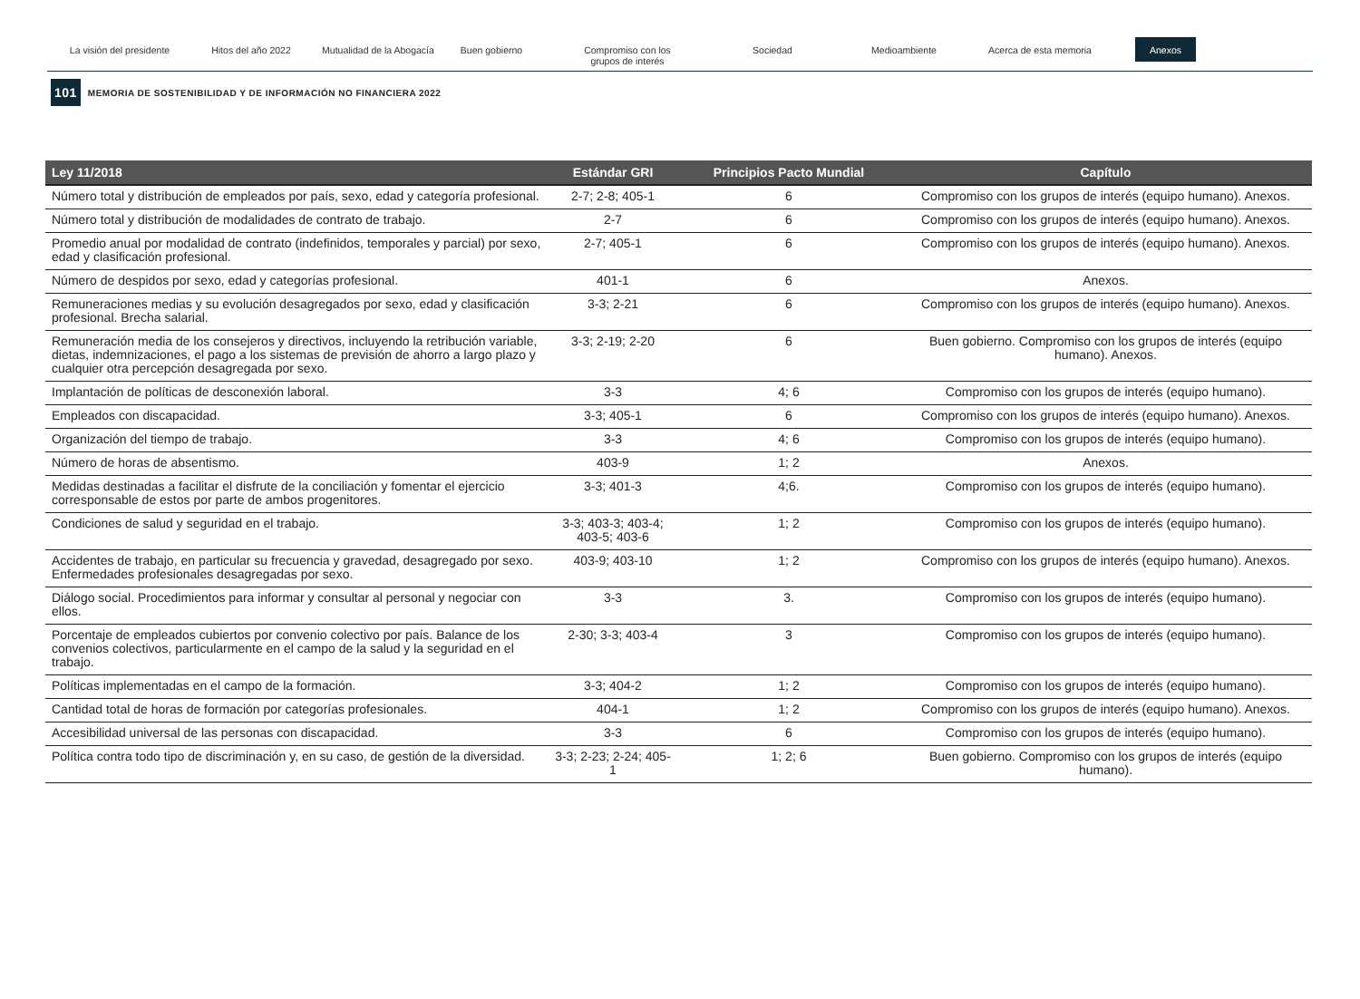La visión del presidente Hitos del año 2022 Mutualidad de la Abogacía
Buen gobierno Compromiso con los
grupos de interés
Sociedad Medioambiente Acerca de esta memoria
Anexos
101 MEMORIA DE SOSTENIBILIDAD Y DE INFORMACIÓN NO FINANCIERA 2022
| Ley 11/2018 | Estándar GRI | Principios Pacto Mundial | Capítulo |
| --- | --- | --- | --- |
| Número total y distribución de empleados por país, sexo, edad y categoría profesional. | 2-7; 2-8; 405-1 | 6 | Compromiso con los grupos de interés (equipo humano). Anexos. |
| Número total y distribución de modalidades de contrato de trabajo. | 2-7 | 6 | Compromiso con los grupos de interés (equipo humano). Anexos. |
| Promedio anual por modalidad de contrato (indefinidos, temporales y parcial) por sexo, edad y clasificación profesional. | 2-7; 405-1 | 6 | Compromiso con los grupos de interés (equipo humano). Anexos. |
| Número de despidos por sexo, edad y categorías profesional. | 401-1 | 6 | Anexos. |
| Remuneraciones medias y su evolución desagregados por sexo, edad y clasificación profesional. Brecha salarial. | 3-3; 2-21 | 6 | Compromiso con los grupos de interés (equipo humano). Anexos. |
| Remuneración media de los consejeros y directivos, incluyendo la retribución variable, dietas, indemnizaciones, el pago a los sistemas de previsión de ahorro a largo plazo y cualquier otra percepción desagregada por sexo. | 3-3; 2-19; 2-20 | 6 | Buen gobierno. Compromiso con los grupos de interés (equipo humano). Anexos. |
| Implantación de políticas de desconexión laboral. | 3-3 | 4; 6 | Compromiso con los grupos de interés (equipo humano). |
| Empleados con discapacidad. | 3-3; 405-1 | 6 | Compromiso con los grupos de interés (equipo humano). Anexos. |
| Organización del tiempo de trabajo. | 3-3 | 4; 6 | Compromiso con los grupos de interés (equipo humano). |
| Número de horas de absentismo. | 403-9 | 1; 2 | Anexos. |
| Medidas destinadas a facilitar el disfrute de la conciliación y fomentar el ejercicio corresponsable de estos por parte de ambos progenitores. | 3-3; 401-3 | 4;6. | Compromiso con los grupos de interés (equipo humano). |
| Condiciones de salud y seguridad en el trabajo. | 3-3; 403-3; 403-4; 403-5; 403-6 | 1; 2 | Compromiso con los grupos de interés (equipo humano). |
| Accidentes de trabajo, en particular su frecuencia y gravedad, desagregado por sexo. Enfermedades profesionales desagregadas por sexo. | 403-9; 403-10 | 1; 2 | Compromiso con los grupos de interés (equipo humano). Anexos. |
| Diálogo social. Procedimientos para informar y consultar al personal y negociar con ellos. | 3-3 | 3. | Compromiso con los grupos de interés (equipo humano). |
| Porcentaje de empleados cubiertos por convenio colectivo por país. Balance de los convenios colectivos, particularmente en el campo de la salud y la seguridad en el trabajo. | 2-30; 3-3; 403-4 | 3 | Compromiso con los grupos de interés (equipo humano). |
| Políticas implementadas en el campo de la formación. | 3-3; 404-2 | 1; 2 | Compromiso con los grupos de interés (equipo humano). |
| Cantidad total de horas de formación por categorías profesionales. | 404-1 | 1; 2 | Compromiso con los grupos de interés (equipo humano). Anexos. |
| Accesibilidad universal de las personas con discapacidad. | 3-3 | 6 | Compromiso con los grupos de interés (equipo humano). |
| Política contra todo tipo de discriminación y, en su caso, de gestión de la diversidad. | 3-3; 2-23; 2-24; 405-1 | 1; 2; 6 | Buen gobierno. Compromiso con los grupos de interés (equipo humano). |